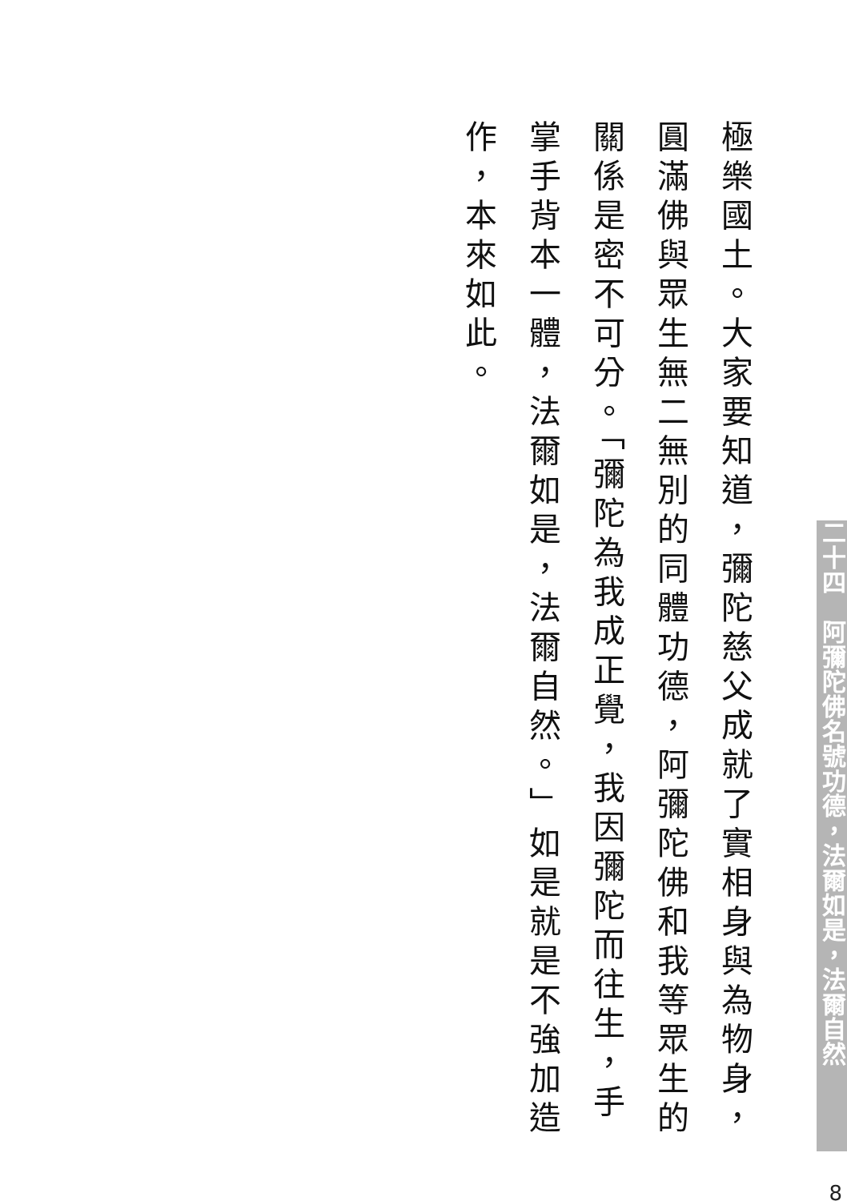極樂國土。大家要知道，彌陀慈父成就了實相身與為物身，圓滿佛與眾生無二無別的同體功德，阿彌陀佛和我等眾生的關係是密不可分。「彌陀為我成正覺，我因彌陀而往生，手掌手背本一體，法爾如是，法爾自然。」如是就是不強加造作，本來如此。
二十四　阿彌陀佛名號功德，法爾如是，法爾自然
8